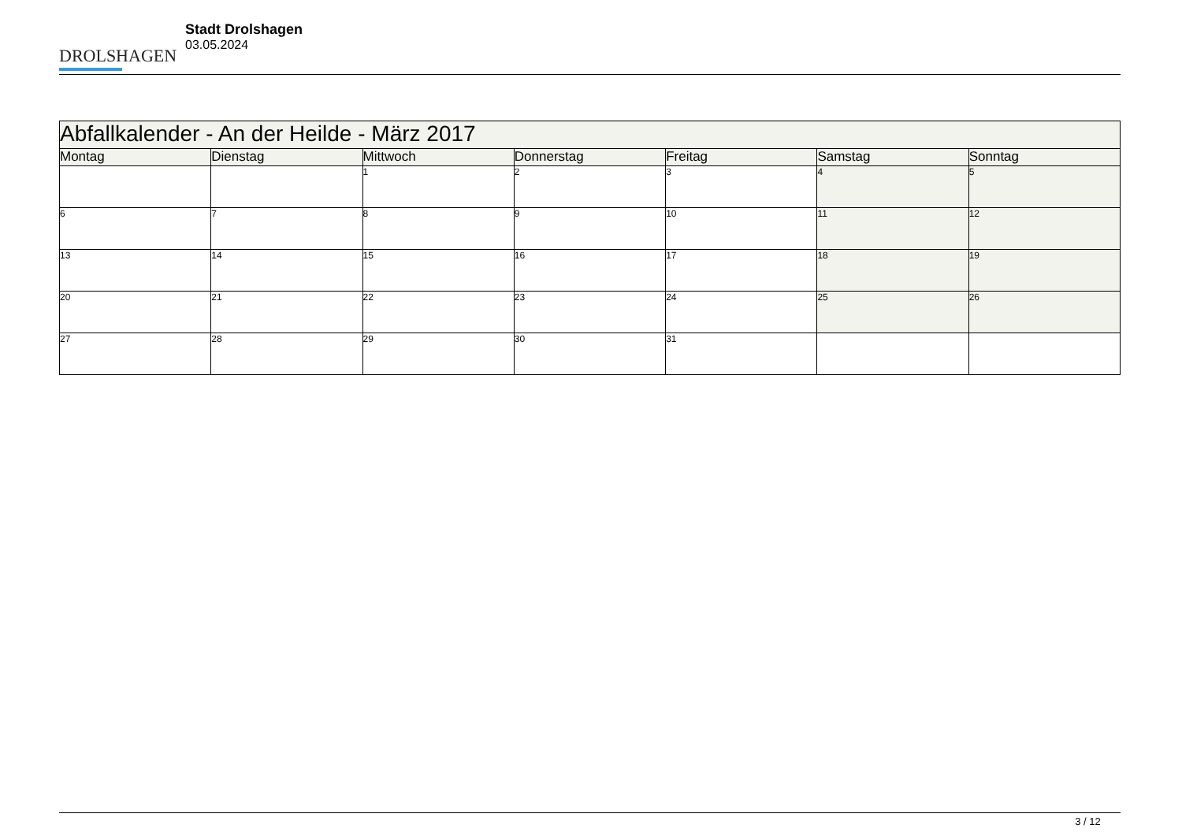DROLSHAGEN
Stadt Drolshagen
03.05.2024
| Abfallkalender - An der Heilde - März 2017 | | | | | | |
| Montag | Dienstag | Mittwoch | Donnerstag | Freitag | Samstag | Sonntag |
| | | 1 | 2 | 3 | 4 | 5 |
| 6 | 7 | 8 | 9 | 10 | 11 | 12 |
| 13 | 14 | 15 | 16 | 17 | 18 | 19 |
| 20 | 21 | 22 | 23 | 24 | 25 | 26 |
| 27 | 28 | 29 | 30 | 31 | | |
3 / 12